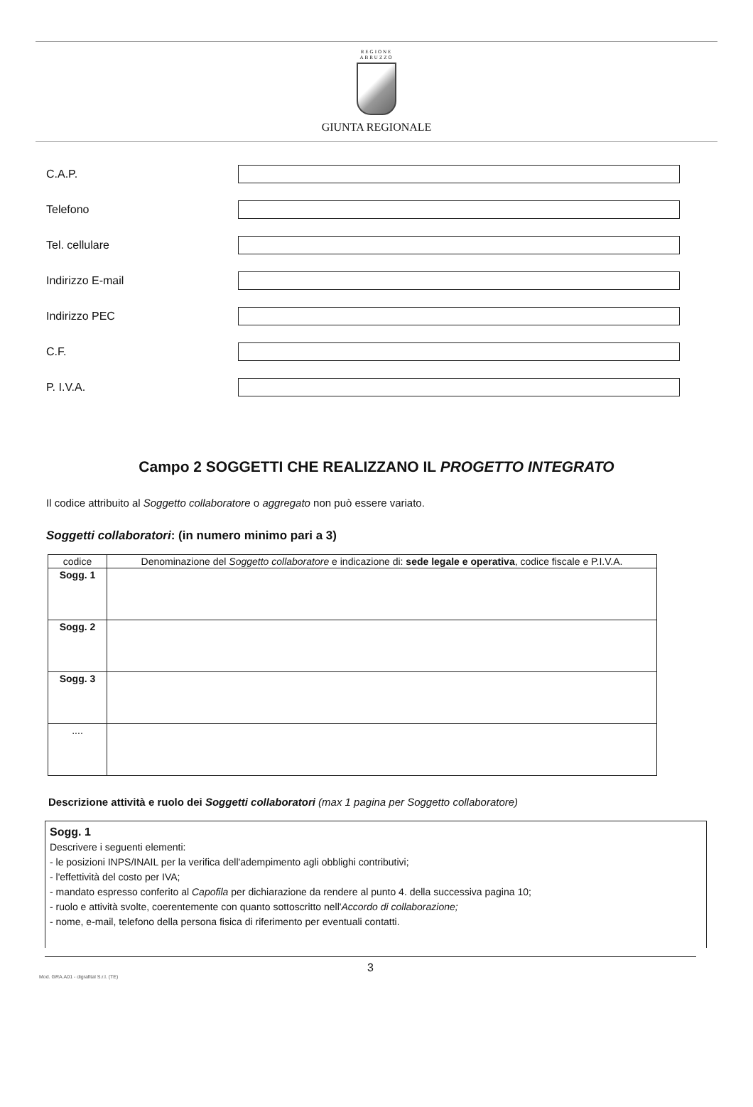REGIONE
ABRUZZO
GIUNTA REGIONALE
C.A.P.
Telefono
Tel. cellulare
Indirizzo E-mail
Indirizzo PEC
C.F.
P. I.V.A.
Campo 2 SOGGETTI CHE REALIZZANO IL PROGETTO INTEGRATO
Il codice attribuito al Soggetto collaboratore o aggregato non può essere variato.
Soggetti collaboratori: (in numero minimo pari a 3)
| codice | Denominazione del Soggetto collaboratore e indicazione di: sede legale e operativa , codice fiscale e P.I.V.A. |
| --- | --- |
| Sogg. 1 | |
| Sogg. 2 | |
| Sogg. 3 | |
| .... | |
Descrizione attività e ruolo dei Soggetti collaboratori (max 1 pagina per Soggetto collaboratore)
Sogg. 1
Descrivere i seguenti elementi:
- le posizioni INPS/INAIL per la verifica dell'adempimento agli obblighi contributivi;
- l'effettività del costo per IVA;
- mandato espresso conferito al Capofila per dichiarazione da rendere al punto 4. della successiva pagina 10;
- ruolo e attività svolte, coerentemente con quanto sottoscritto nell'Accordo di collaborazione;
- nome, e-mail, telefono della persona fisica di riferimento per eventuali contatti.
3
Mod. GRA.A01 - digrafital S.r.l. (TE)